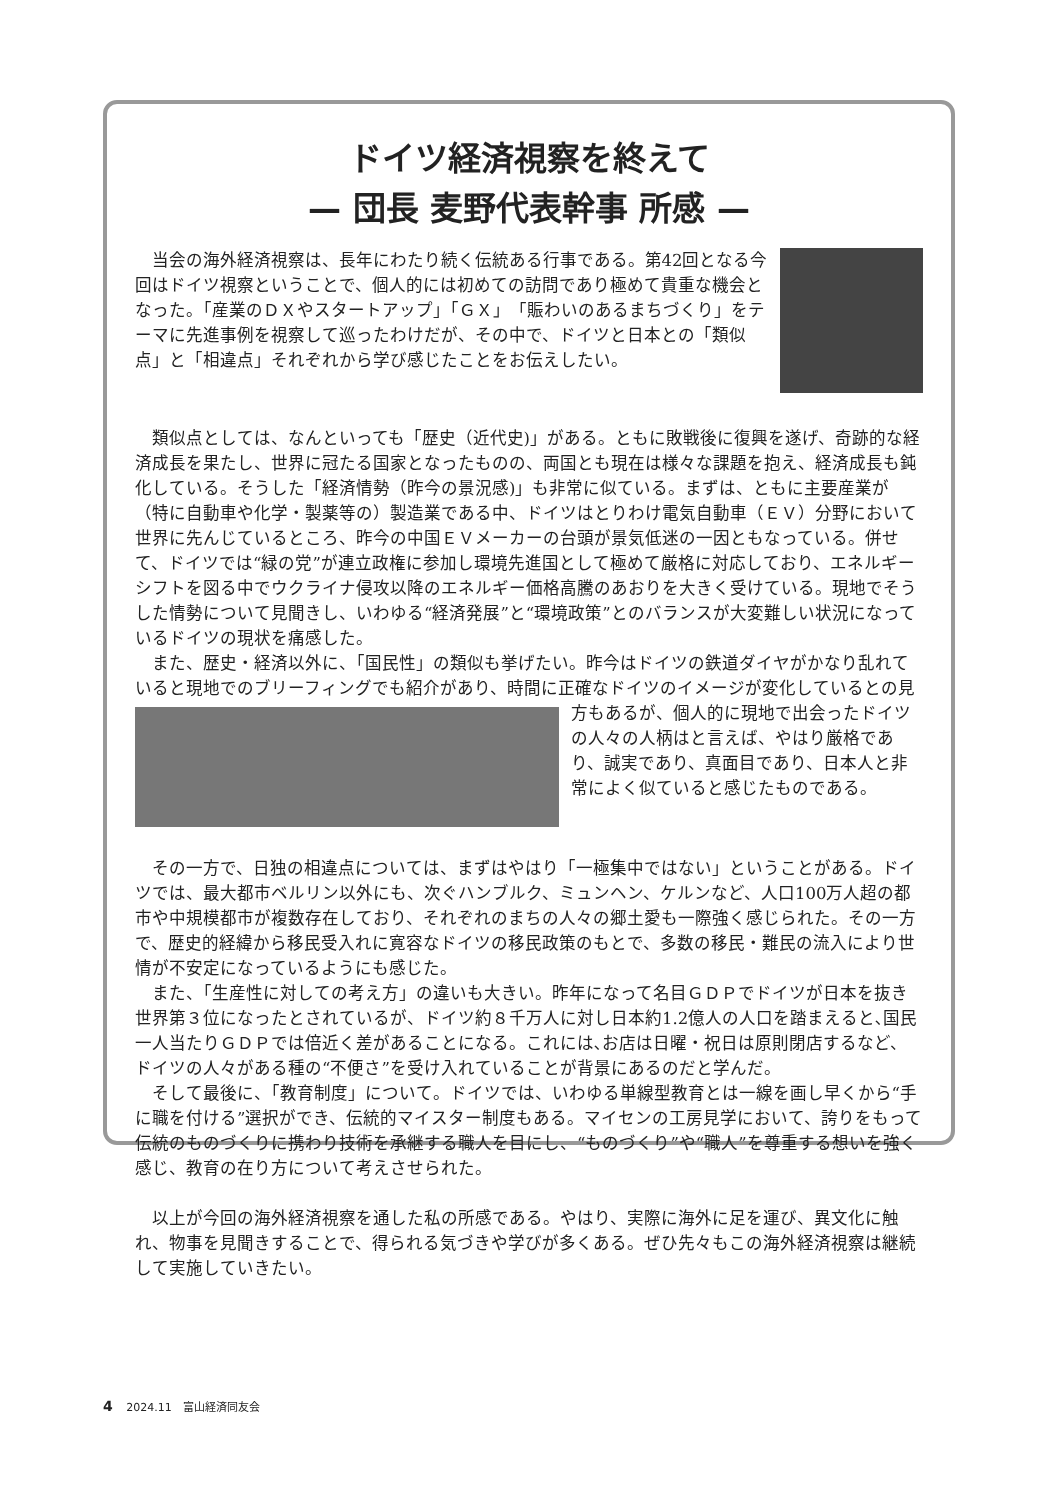ドイツ経済視察を終えて
— 団長 麦野代表幹事 所感 —
当会の海外経済視察は、長年にわたり続く伝統ある行事である。第42回となる今回はドイツ視察ということで、個人的には初めての訪問であり極めて貴重な機会となった。「産業のＤＸやスタートアップ」「ＧＸ」「賑わいのあるまちづくり」をテーマに先進事例を視察して巡ったわけだが、その中で、ドイツと日本との「類似点」と「相違点」それぞれから学び感じたことをお伝えしたい。
類似点としては、なんといっても「歴史（近代史)」がある。ともに敗戦後に復興を遂げ、奇跡的な経済成長を果たし、世界に冠たる国家となったものの、両国とも現在は様々な課題を抱え、経済成長も鈍化している。そうした「経済情勢（昨今の景況感)」も非常に似ている。まずは、ともに主要産業が（特に自動車や化学・製薬等の）製造業である中、ドイツはとりわけ電気自動車（ＥＶ）分野において世界に先んじているところ、昨今の中国ＥＶメーカーの台頭が景気低迷の一因ともなっている。併せて、ドイツでは“緑の党”が連立政権に参加し環境先進国として極めて厳格に対応しており、エネルギーシフトを図る中でウクライナ侵攻以降のエネルギー価格高騰のあおりを大きく受けている。現地でそうした情勢について見聞きし、いわゆる“経済発展”と“環境政策”とのバランスが大変難しい状況になっているドイツの現状を痛感した。
また、歴史・経済以外に、「国民性」の類似も挙げたい。昨今はドイツの鉄道ダイヤがかなり乱れていると現地でのブリーフィングでも紹介があり、時間に正確なドイツのイメージが変 化しているとの見方もあるが、個人的に現地で出会ったドイツの人々の人柄はと言えば、やはり厳格であり、誠実であり、真面目であり、日本人と非常によく似ていると感じたものである。
その一方で、日独の相違点については、まずはやはり「一極集中ではない」ということがある。ドイツでは、最大都市ベルリン以外にも、次ぐハンブルク、ミュンヘン、ケルンなど、人口100万人超の都市や中規模都市が複数存在しており、それぞれのまちの人々の郷土愛も一際強く感じられた。その一方で、歴史的経緯から移民受入れに寛容なドイツの移民政策のもとで、多数の移民・難民の流入により世情が不安定になっているようにも感じた。
また、「生産性に対しての考え方」の違いも大きい。昨年になって名目ＧＤＰでドイツが日本を抜き世界第３位になったとされているが、ドイツ約８千万人に対し日本約1.2億人の人口を踏まえると､国民一人当たりＧＤＰでは倍近く差があることになる。これには､お店は日曜・祝日は原則閉店するなど、ドイツの人々がある種の“不便さ”を受け入れていることが背景にあるのだと学んだ。
そして最後に、「教育制度」について。ドイツでは、いわゆる単線型教育とは一線を画し早くから“手に職を付ける”選択ができ、伝統的マイスター制度もある。マイセンの工房見学において、誇りをもって伝統のものづくりに携わり技術を承継する職人を目にし、“ものづくり”や“職人”を尊重する想いを強く感じ、教育の在り方について考えさせられた。
以上が今回の海外経済視察を通した私の所感である。やはり、実際に海外に足を運び、異文化に触れ、物事を見聞きすることで、得られる気づきや学びが多くある。ぜひ先々もこの海外経済視察は継続して実施していきたい。
4 2024.11　富山経済同友会